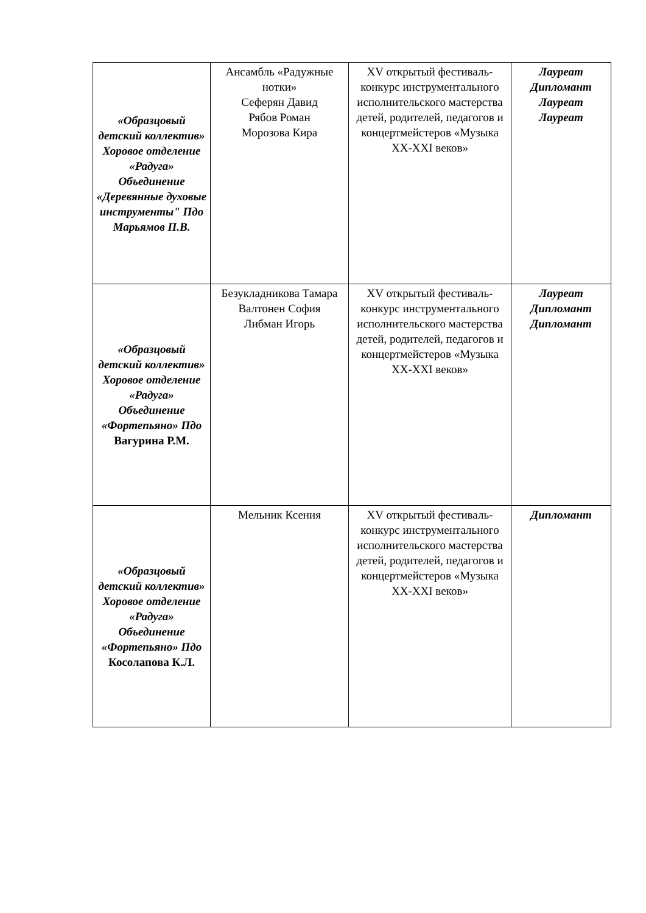| «Образцовый детский коллектив» Хоровое отделение «Радуга» Объединение «Деревянные духовые инструменты" Пдо Марьямов П.В. | Ансамбль «Радужные нотки» Сеферян Давид Рябов Роман Морозова Кира | XV открытый фестиваль-конкурс инструментального исполнительского мастерства детей, родителей, педагогов и концертмейстеров «Музыка XX-XXI веков» | Лауреат Дипломант Лауреат Лауреат |
| «Образцовый детский коллектив» Хоровое отделение «Радуга» Объединение «Фортепьяно» Пдо Вагурина Р.М. | Безукладникова Тамара Валтонен София Либман Игорь | XV открытый фестиваль-конкурс инструментального исполнительского мастерства детей, родителей, педагогов и концертмейстеров «Музыка XX-XXI веков» | Лауреат Дипломант Дипломант |
| «Образцовый детский коллектив» Хоровое отделение «Радуга» Объединение «Фортепьяно» Пдо Косолапова К.Л. | Мельник Ксения | XV открытый фестиваль-конкурс инструментального исполнительского мастерства детей, родителей, педагогов и концертмейстеров «Музыка XX-XXI веков» | Дипломант |